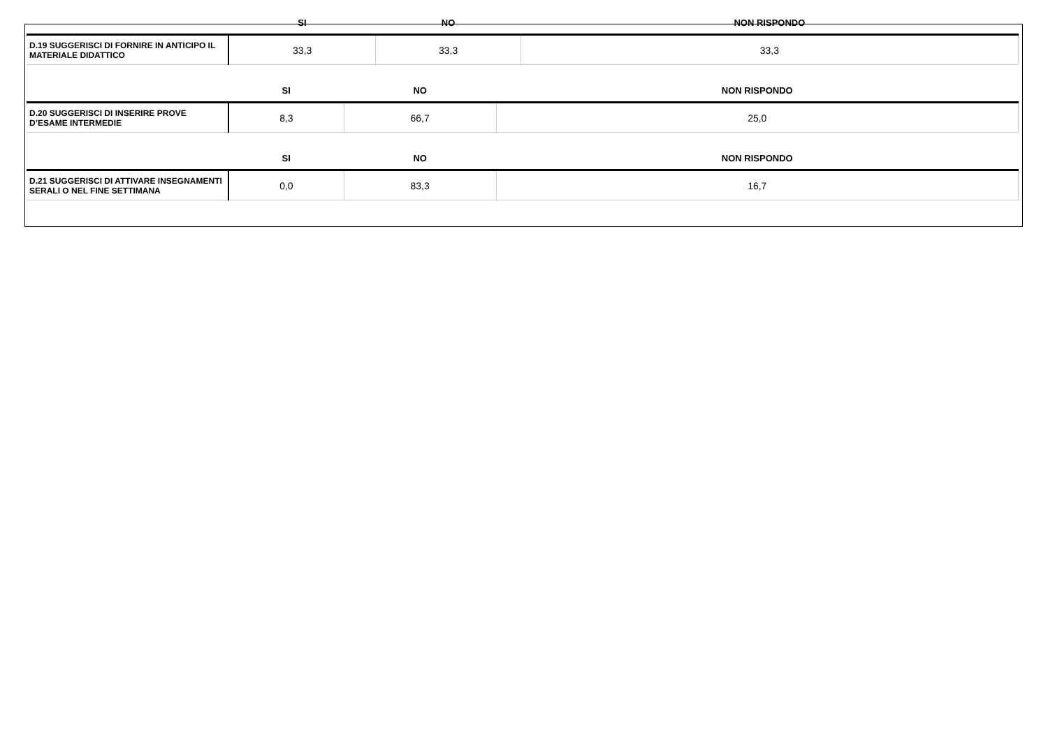| | SI | NO | NON RISPONDO |
| --- | --- | --- | --- |
| D.19 SUGGERISCI DI FORNIRE IN ANTICIPO IL MATERIALE DIDATTICO | 33,3 | 33,3 | 33,3 |
| | SI | NO | NON RISPONDO |
| --- | --- | --- | --- |
| D.20 SUGGERISCI DI INSERIRE PROVE D’ESAME INTERMEDIE | 8,3 | 66,7 | 25,0 |
| | SI | NO | NON RISPONDO |
| --- | --- | --- | --- |
| D.21 SUGGERISCI DI ATTIVARE INSEGNAMENTI SERALI O NEL FINE SETTIMANA | 0,0 | 83,3 | 16,7 |